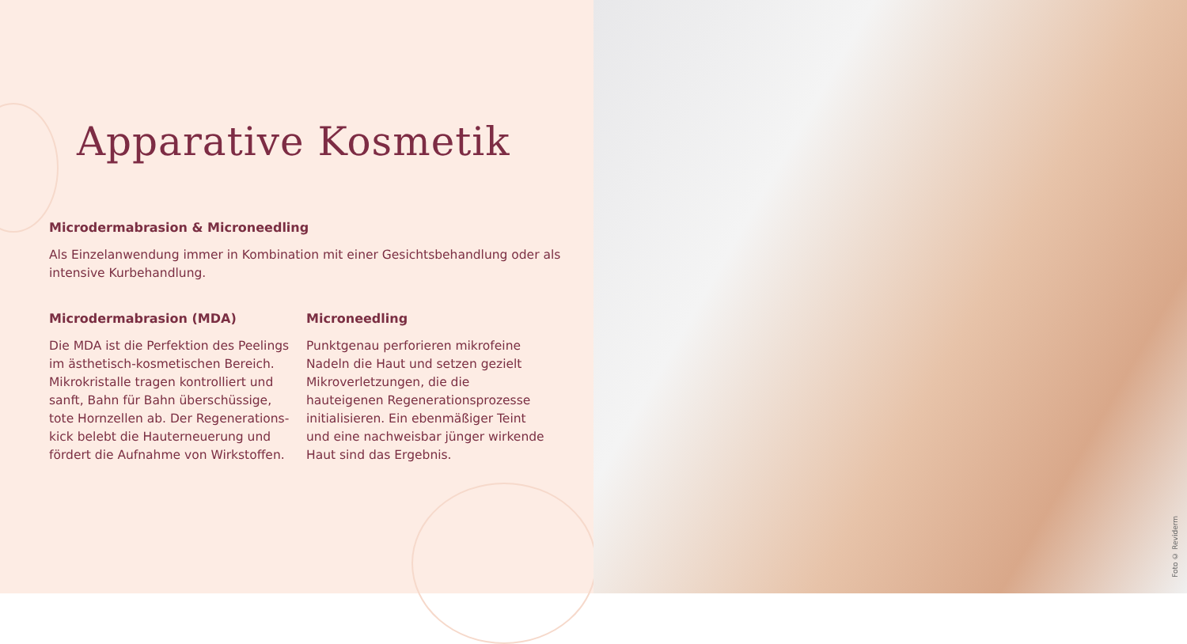Apparative Kosmetik
Microdermabrasion & Microneedling
Als Einzelanwendung immer in Kombination mit einer Gesichtsbehandlung oder als intensive Kurbehandlung.
Microdermabrasion (MDA)
Die MDA ist die Perfektion des Peelings im ästhetisch-kosmetischen Bereich. Mikrokristalle tragen kontrolliert und sanft, Bahn für Bahn überschüssige, tote Hornzellen ab. Der Regenerations­kick belebt die Hauterneuerung und fördert die Aufnahme von Wirkstoffen.
Microneedling
Punktgenau perforieren mikrofeine Nadeln die Haut und setzen gezielt Mikroverletzungen, die die hauteigenen Regenerationsprozesse initialisieren. Ein ebenmäßiger Teint und eine nachweisbar jünger wirkende Haut sind das Ergebnis.
Foto © Reviderm